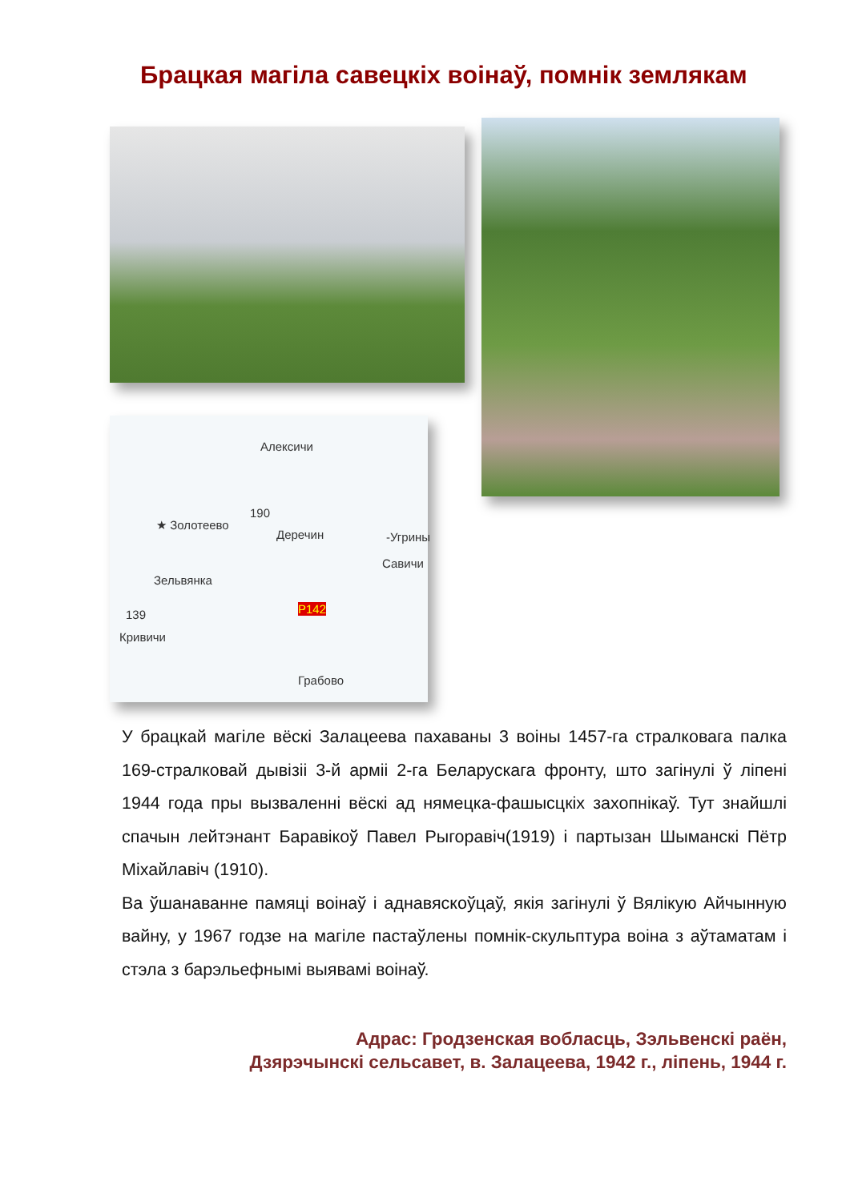Брацкая магіла савецкіх воінаў, помнік землякам
Алексичи
★ Золотеево
190
Деречин -Угрины
Савичи
Зельвянка
139
Кривичи
Р142
Грабово
У брацкай магіле вёскі Залацеева пахаваны 3 воіны 1457-га стралковага палка 169-стралковай дывізіі 3-й арміі 2-га Беларускага фронту, што загінулі ў ліпені 1944 года пры вызваленні вёскі ад нямецка-фашысцкіх захопнікаў. Тут знайшлі спачын лейтэнант Баравікоў Павел Рыгоравіч(1919) і партызан Шыманскі Пётр Міхайлавіч (1910).
Ва ўшанаванне памяці воінаў і аднавяскоўцаў, якія загінулі ў Вялікую Айчынную вайну, у 1967 годзе на магіле пастаўлены помнік-скульптура воіна з аўтаматам і стэла з барэльефнымі выявамі воінаў.
Адрас: Гродзенская вобласць, Зэльвенскі раён,
Дзярэчынскі сельсавет, в. Залацеева, 1942 г., ліпень, 1944 г.